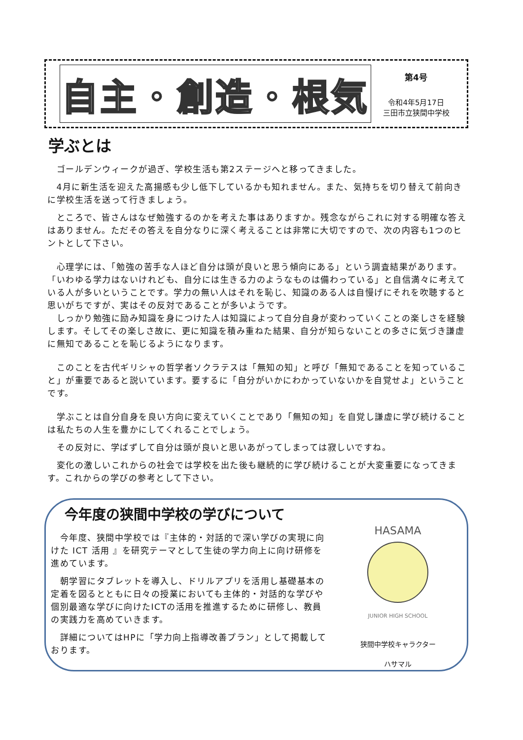自主・創造・根気
第4号
令和4年5月17日
三田市立狭間中学校
学ぶとは
　ゴールデンウィークが過ぎ、学校生活も第2ステージへと移ってきました。
　4月に新生活を迎えた高揚感も少し低下しているかも知れません。また、気持ちを切り替えて前向きに学校生活を送って行きましょう。
　ところで、皆さんはなぜ勉強するのかを考えた事はありますか。残念ながらこれに対する明確な答えはありません。ただその答えを自分なりに深く考えることは非常に大切ですので、次の内容も1つのヒントとして下さい。
　心理学には、「勉強の苦手な人ほど自分は頭が良いと思う傾向にある」という調査結果があります。「いわゆる学力はないけれども、自分には生きる力のようなものは備わっている」と自信満々に考えている人が多いということです。学力の無い人はそれを恥じ、知識のある人は自慢げにそれを吹聴すると思いがちですが、実はその反対であることが多いようです。
　しっかり勉強に励み知識を身につけた人は知識によって自分自身が変わっていくことの楽しさを経験します。そしてその楽しさ故に、更に知識を積み重ねた結果、自分が知らないことの多さに気づき謙虚に無知であることを恥じるようになります。
　このことを古代ギリシャの哲学者ソクラテスは「無知の知」と呼び「無知であることを知っていること」が重要であると説いています。要するに「自分がいかにわかっていないかを自覚せよ」ということです。
　学ぶことは自分自身を良い方向に変えていくことであり「無知の知」を自覚し謙虚に学び続けることは私たちの人生を豊かにしてくれることでしょう。
　その反対に、学ばずして自分は頭が良いと思いあがってしまっては寂しいですね。
　変化の激しいこれからの社会では学校を出た後も継続的に学び続けることが大変重要になってきます。これからの学びの参考として下さい。
今年度の狭間中学校の学びについて
　今年度、狭間中学校では『主体的・対話的で深い学びの実現に向けた ICT 活用 』を研究テーマとして生徒の学力向上に向け研修を進めています。
　朝学習にタブレットを導入し、ドリルアプリを活用し基礎基本の定着を図るとともに日々の授業においても主体的・対話的な学びや個別最適な学びに向けたICTの活用を推進するために研修し、教員の実践力を高めていきます。
　詳細についてはHPに「学力向上指導改善プラン」として掲載しております。
HASAMA
JUNIOR HIGH SCHOOL
狭間中学校キャラクター
ハサマル